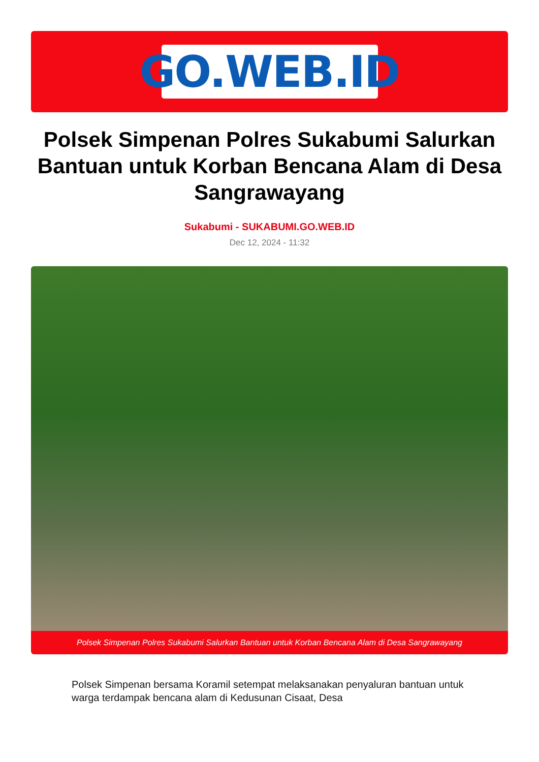GO.WEB.ID
Polsek Simpenan Polres Sukabumi Salurkan Bantuan untuk Korban Bencana Alam di Desa Sangrawayang
Sukabumi - SUKABUMI.GO.WEB.ID
Dec 12, 2024 - 11:32
Polsek Simpenan Polres Sukabumi Salurkan Bantuan untuk Korban Bencana Alam di Desa Sangrawayang
Polsek Simpenan bersama Koramil setempat melaksanakan penyaluran bantuan untuk warga terdampak bencana alam di Kedusunan Cisaat, Desa